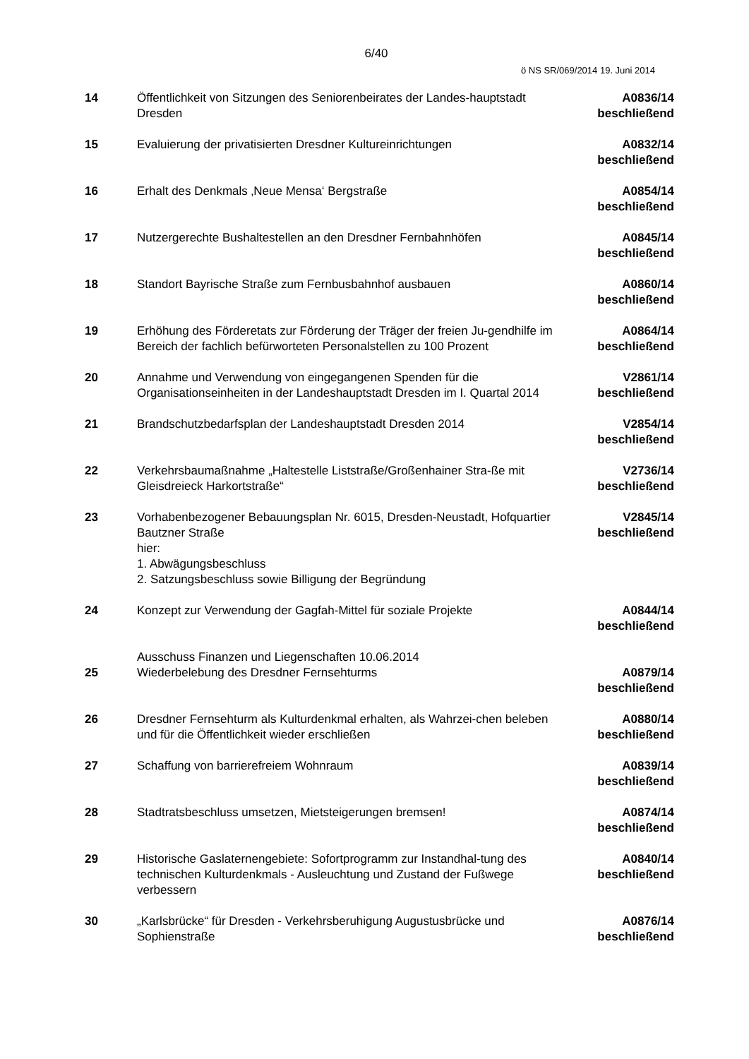6/40
ö NS SR/069/2014 19. Juni 2014
| 14 | Öffentlichkeit von Sitzungen des Seniorenbeirates der Landes-hauptstadt Dresden | A0836/14 beschließend |
| 15 | Evaluierung der privatisierten Dresdner Kultureinrichtungen | A0832/14 beschließend |
| 16 | Erhalt des Denkmals ‚Neue Mensa‘ Bergstraße | A0854/14 beschließend |
| 17 | Nutzergerechte Bushaltestellen an den Dresdner Fernbahnhöfen | A0845/14 beschließend |
| 18 | Standort Bayrische Straße zum Fernbusbahnhof ausbauen | A0860/14 beschließend |
| 19 | Erhöhung des Förderetats zur Förderung der Träger der freien Ju-gendhilfe im Bereich der fachlich befürworteten Personalstellen zu 100 Prozent | A0864/14 beschließend |
| 20 | Annahme und Verwendung von eingegangenen Spenden für die Organisationseinheiten in der Landeshauptstadt Dresden im I. Quartal 2014 | V2861/14 beschließend |
| 21 | Brandschutzbedarfsplan der Landeshauptstadt Dresden 2014 | V2854/14 beschließend |
| 22 | Verkehrsbaumaßnahme „Haltestelle Liststraße/Großenhainer Stra-ße mit Gleisdreieck Harkortstraße“ | V2736/14 beschließend |
| 23 | Vorhabenbezogener Bebauungsplan Nr. 6015, Dresden-Neustadt, Hofquartier Bautzner Straße hier: 1. Abwägungsbeschluss 2. Satzungsbeschluss sowie Billigung der Begründung | V2845/14 beschließend |
| 24 | Konzept zur Verwendung der Gagfah-Mittel für soziale Projekte | A0844/14 beschließend |
| 25 | Ausschuss Finanzen und Liegenschaften 10.06.2014 Wiederbelebung des Dresdner Fernsehturms | A0879/14 beschließend |
| 26 | Dresdner Fernsehturm als Kulturdenkmal erhalten, als Wahrzei-chen beleben und für die Öffentlichkeit wieder erschließen | A0880/14 beschließend |
| 27 | Schaffung von barrierefreiem Wohnraum | A0839/14 beschließend |
| 28 | Stadtratsbeschluss umsetzen, Mietsteigerungen bremsen! | A0874/14 beschließend |
| 29 | Historische Gaslaternengebiete: Sofortprogramm zur Instandhal-tung des technischen Kulturdenkmals - Ausleuchtung und Zustand der Fußwege verbessern | A0840/14 beschließend |
| 30 | „Karlsbrücke“ für Dresden - Verkehrsberuhigung Augustusbrücke und Sophienstraße | A0876/14 beschließend |